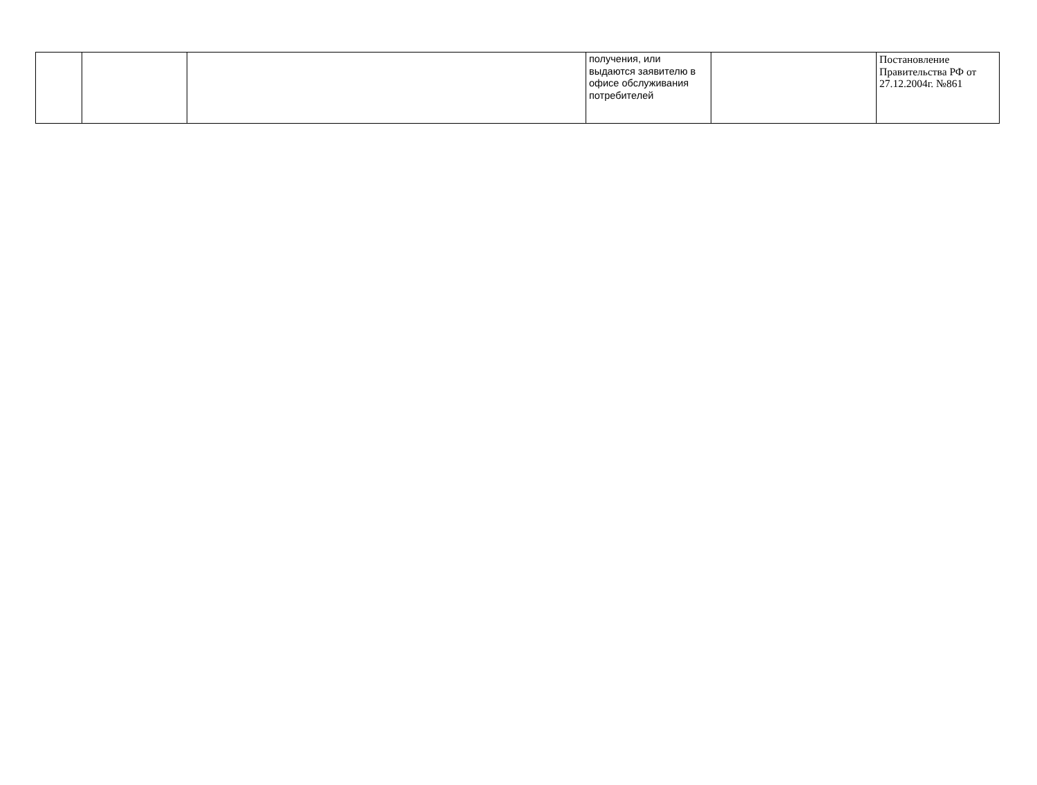| | | | получения, или выдаются заявителю в офисе обслуживания потребителей | | Постановление Правительства РФ от 27.12.2004г. №861 |